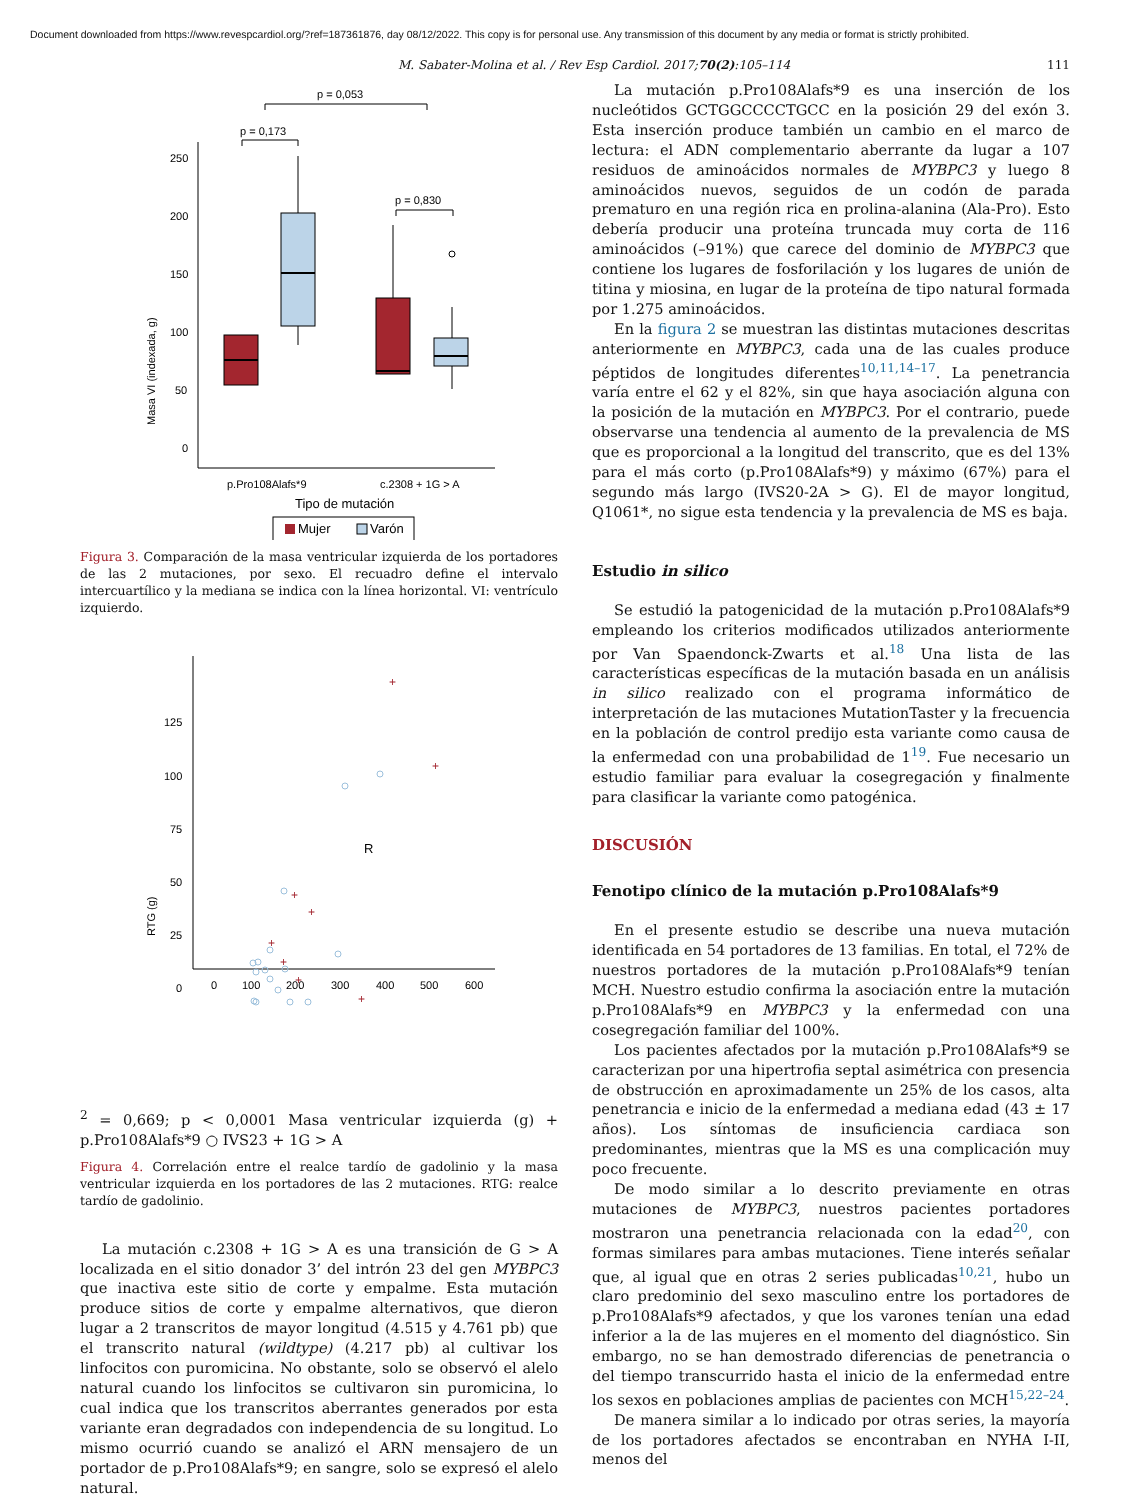Document downloaded from https://www.revespcardiol.org/?ref=187361876, day 08/12/2022. This copy is for personal use. Any transmission of this document by any media or format is strictly prohibited.
M. Sabater-Molina et al. / Rev Esp Cardiol. 2017;70(2):105–114 111
p = 0,053
p = 0,173
p = 0,830
Masa VI (indexada, g)
250
200
150
100
50
0
p.Pro108Alafs*9
c.2308 + 1G > A
Tipo de mutación
Mujer
Varón
Figura 3. Comparación de la masa ventricular izquierda de los portadores de las 2 mutaciones, por sexo. El recuadro define el intervalo intercuartílico y la mediana se indica con la línea horizontal. VI: ventrículo izquierdo.
RTG (g)
125
100
75
50
25
0
0
100
200
300
400
500
600
+
+
+
+
+
+
+
+
R2 = 0,669; p < 0,0001
Masa ventricular izquierda (g)
+ p.Pro108Alafs*9 ○ IVS23 + 1G > A
Figura 4. Correlación entre el realce tardío de gadolinio y la masa ventricular izquierda en los portadores de las 2 mutaciones. RTG: realce tardío de gadolinio.
La mutación c.2308 + 1G > A es una transición de G > A localizada en el sitio donador 3’ del intrón 23 del gen MYBPC3 que inactiva este sitio de corte y empalme. Esta mutación produce sitios de corte y empalme alternativos, que dieron lugar a 2 transcritos de mayor longitud (4.515 y 4.761 pb) que el transcrito natural (wildtype) (4.217 pb) al cultivar los linfocitos con puromicina. No obstante, solo se observó el alelo natural cuando los linfocitos se cultivaron sin puromicina, lo cual indica que los transcritos aberrantes generados por esta variante eran degradados con independencia de su longitud. Lo mismo ocurrió cuando se analizó el ARN mensajero de un portador de p.Pro108Alafs*9; en sangre, solo se expresó el alelo natural.
La mutación p.Pro108Alafs*9 es una inserción de los nucleótidos GCTGGCCCCTGCC en la posición 29 del exón 3. Esta inserción produce también un cambio en el marco de lectura: el ADN complementario aberrante da lugar a 107 residuos de aminoácidos normales de MYBPC3 y luego 8 aminoácidos nuevos, seguidos de un codón de parada prematuro en una región rica en prolina-alanina (Ala-Pro). Esto debería producir una proteína truncada muy corta de 116 aminoácidos (–91%) que carece del dominio de MYBPC3 que contiene los lugares de fosforilación y los lugares de unión de titina y miosina, en lugar de la proteína de tipo natural formada por 1.275 aminoácidos.
En la figura 2 se muestran las distintas mutaciones descritas anteriormente en MYBPC3, cada una de las cuales produce péptidos de longitudes diferentes<sup>10,11,14–17</sup>. La penetrancia varía entre el 62 y el 82%, sin que haya asociación alguna con la posición de la mutación en MYBPC3. Por el contrario, puede observarse una tendencia al aumento de la prevalencia de MS que es proporcional a la longitud del transcrito, que es del 13% para el más corto (p.Pro108Alafs*9) y máximo (67%) para el segundo más largo (IVS20-2A > G). El de mayor longitud, Q1061*, no sigue esta tendencia y la prevalencia de MS es baja.
Estudio in silico
Se estudió la patogenicidad de la mutación p.Pro108Alafs*9 empleando los criterios modificados utilizados anteriormente por Van Spaendonck-Zwarts et al.<sup>18</sup> Una lista de las características específicas de la mutación basada en un análisis in silico realizado con el programa informático de interpretación de las mutaciones MutationTaster y la frecuencia en la población de control predijo esta variante como causa de la enfermedad con una probabilidad de 1<sup>19</sup>. Fue necesario un estudio familiar para evaluar la cosegregación y finalmente para clasificar la variante como patogénica.
DISCUSIÓN
Fenotipo clínico de la mutación p.Pro108Alafs*9
En el presente estudio se describe una nueva mutación identificada en 54 portadores de 13 familias. En total, el 72% de nuestros portadores de la mutación p.Pro108Alafs*9 tenían MCH. Nuestro estudio confirma la asociación entre la mutación p.Pro108Alafs*9 en MYBPC3 y la enfermedad con una cosegregación familiar del 100%.
Los pacientes afectados por la mutación p.Pro108Alafs*9 se caracterizan por una hipertrofia septal asimétrica con presencia de obstrucción en aproximadamente un 25% de los casos, alta penetrancia e inicio de la enfermedad a mediana edad (43 ± 17 años). Los síntomas de insuficiencia cardiaca son predominantes, mientras que la MS es una complicación muy poco frecuente.
De modo similar a lo descrito previamente en otras mutaciones de MYBPC3, nuestros pacientes portadores mostraron una penetrancia relacionada con la edad<sup>20</sup>, con formas similares para ambas mutaciones. Tiene interés señalar que, al igual que en otras 2 series publicadas<sup>10,21</sup>, hubo un claro predominio del sexo masculino entre los portadores de p.Pro108Alafs*9 afectados, y que los varones tenían una edad inferior a la de las mujeres en el momento del diagnóstico. Sin embargo, no se han demostrado diferencias de penetrancia o del tiempo transcurrido hasta el inicio de la enfermedad entre los sexos en poblaciones amplias de pacientes con MCH<sup>15,22–24</sup>.
De manera similar a lo indicado por otras series, la mayoría de los portadores afectados se encontraban en NYHA I-II, menos del